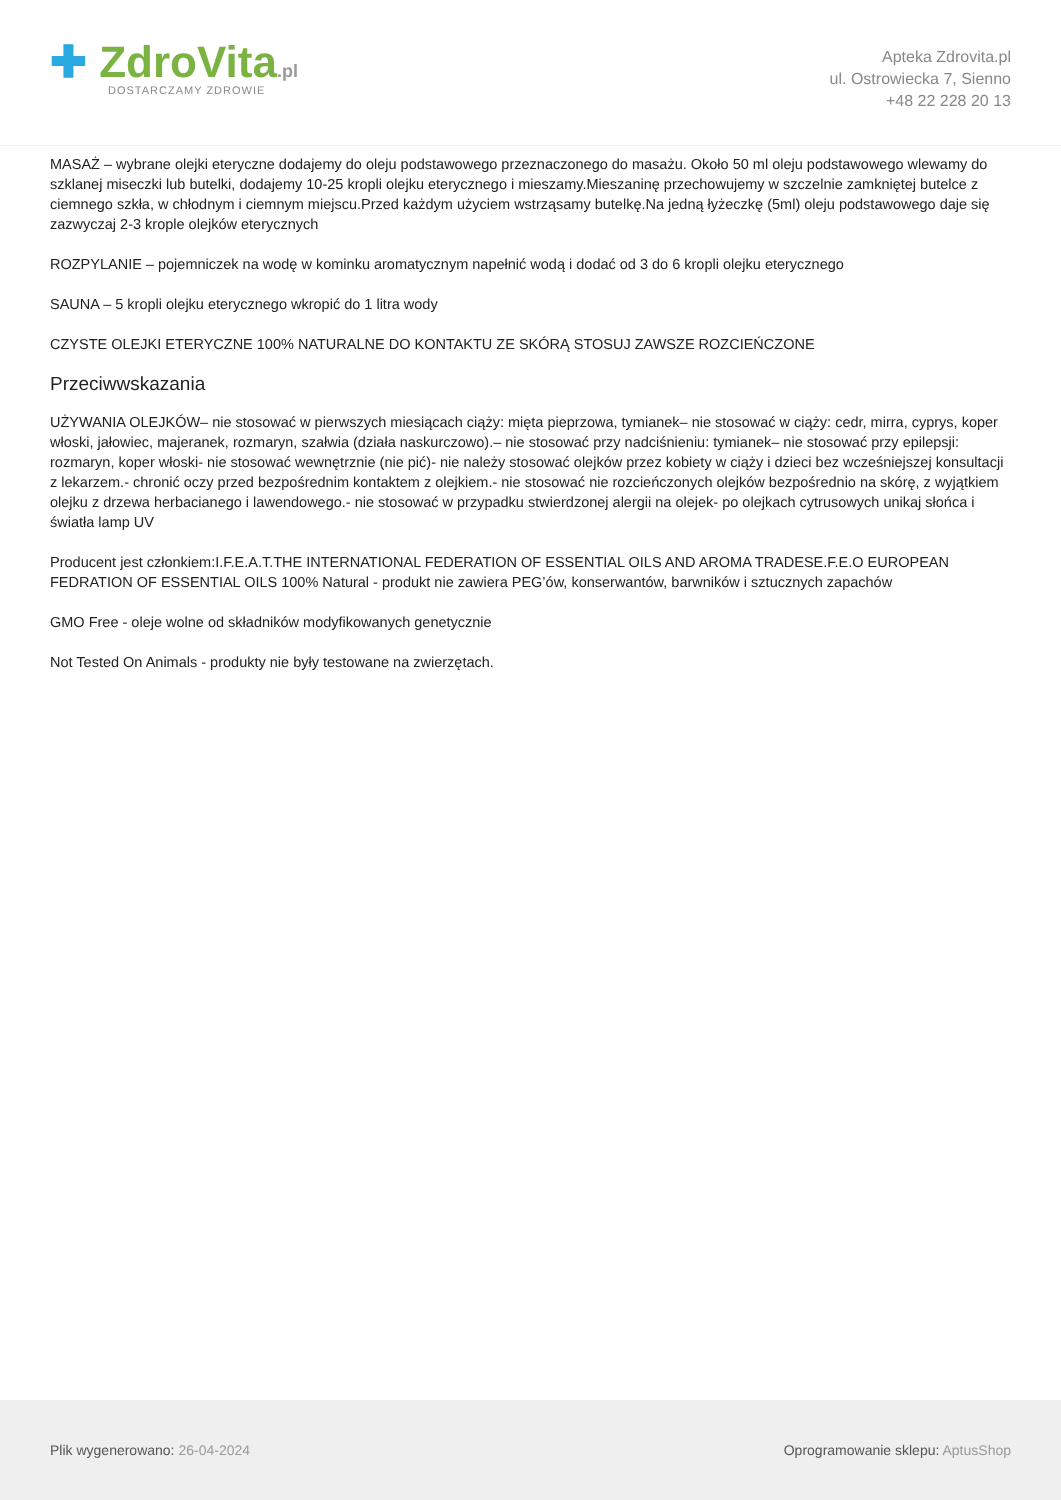✚ ZdroVita.pl
DOSTARCZAMY ZDROWIE
Apteka Zdrovita.pl
ul. Ostrowiecka 7, Sienno
+48 22 228 20 13
MASAŻ – wybrane olejki eteryczne dodajemy do oleju podstawowego przeznaczonego do masażu. Około 50 ml oleju podstawowego wlewamy do szklanej miseczki lub butelki, dodajemy 10-25 kropli olejku eterycznego i mieszamy.Mieszaninę przechowujemy w szczelnie zamkniętej butelce z ciemnego szkła, w chłodnym i ciemnym miejscu.Przed każdym użyciem wstrząsamy butelkę.Na jedną łyżeczkę (5ml) oleju podstawowego daje się zazwyczaj 2-3 krople olejków eterycznych
ROZPYLANIE – pojemniczek na wodę w kominku aromatycznym napełnić wodą i dodać od 3 do 6 kropli olejku eterycznego
SAUNA – 5 kropli olejku eterycznego wkropić do 1 litra wody
CZYSTE OLEJKI ETERYCZNE 100% NATURALNE DO KONTAKTU ZE SKÓRĄ STOSUJ ZAWSZE ROZCIEŃCZONE
Przeciwwskazania
UŻYWANIA OLEJKÓW– nie stosować w pierwszych miesiącach ciąży: mięta pieprzowa, tymianek– nie stosować w ciąży: cedr, mirra, cyprys, koper włoski, jałowiec, majeranek, rozmaryn, szałwia (działa naskurczowo).– nie stosować przy nadciśnieniu: tymianek– nie stosować przy epilepsji: rozmaryn, koper włoski- nie stosować wewnętrznie (nie pić)- nie należy stosować olejków przez kobiety w ciąży i dzieci bez wcześniejszej konsultacji z lekarzem.- chronić oczy przed bezpośrednim kontaktem z olejkiem.- nie stosować nie rozcieńczonych olejków bezpośrednio na skórę, z wyjątkiem olejku z drzewa herbacianego i lawendowego.- nie stosować w przypadku stwierdzonej alergii na olejek- po olejkach cytrusowych unikaj słońca i światła lamp UV
Producent jest członkiem:I.F.E.A.T.THE INTERNATIONAL FEDERATION OF ESSENTIAL OILS AND AROMA TRADESE.F.E.O EUROPEAN FEDRATION OF ESSENTIAL OILS 100% Natural - produkt nie zawiera PEG’ów, konserwantów, barwników i sztucznych zapachów
GMO Free - oleje wolne od składników modyfikowanych genetycznie
Not Tested On Animals - produkty nie były testowane na zwierzętach.
Plik wygenerowano: 26-04-2024
Oprogramowanie sklepu: AptusShop